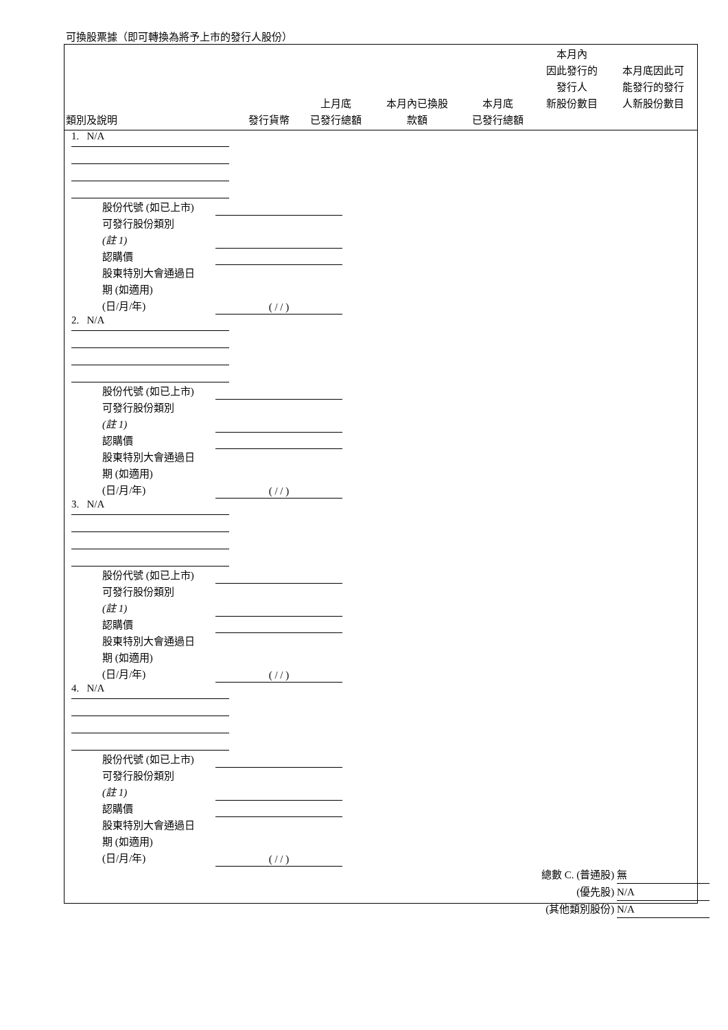可換股票據（即可轉換為將予上市的發行人股份）
| 類別及說明 | 發行貨幣 | 上月底 已發行總額 | 本月內已換股 款額 | 本月底 已發行總額 | 本月內 因此發行的 發行人 新股份數目 | 本月底因此可 能發行的發行 人新股份數目 |
| --- | --- | --- | --- | --- | --- | --- |
1. N/A
股份代號 (如已上市)
可發行股份類別
(註 1)
認購價
股東特別大會通過日
期 (如適用)
(日/月/年) ( / / )
2. N/A
股份代號 (如已上市)
可發行股份類別
(註 1)
認購價
股東特別大會通過日
期 (如適用)
(日/月/年) ( / / )
3. N/A
股份代號 (如已上市)
可發行股份類別
(註 1)
認購價
股東特別大會通過日
期 (如適用)
(日/月/年) ( / / )
4. N/A
股份代號 (如已上市)
可發行股份類別
(註 1)
認購價
股東特別大會通過日
期 (如適用)
(日/月/年) ( / / )
總數 C. (普通股) 無
(優先股) N/A
(其他類別股份) N/A